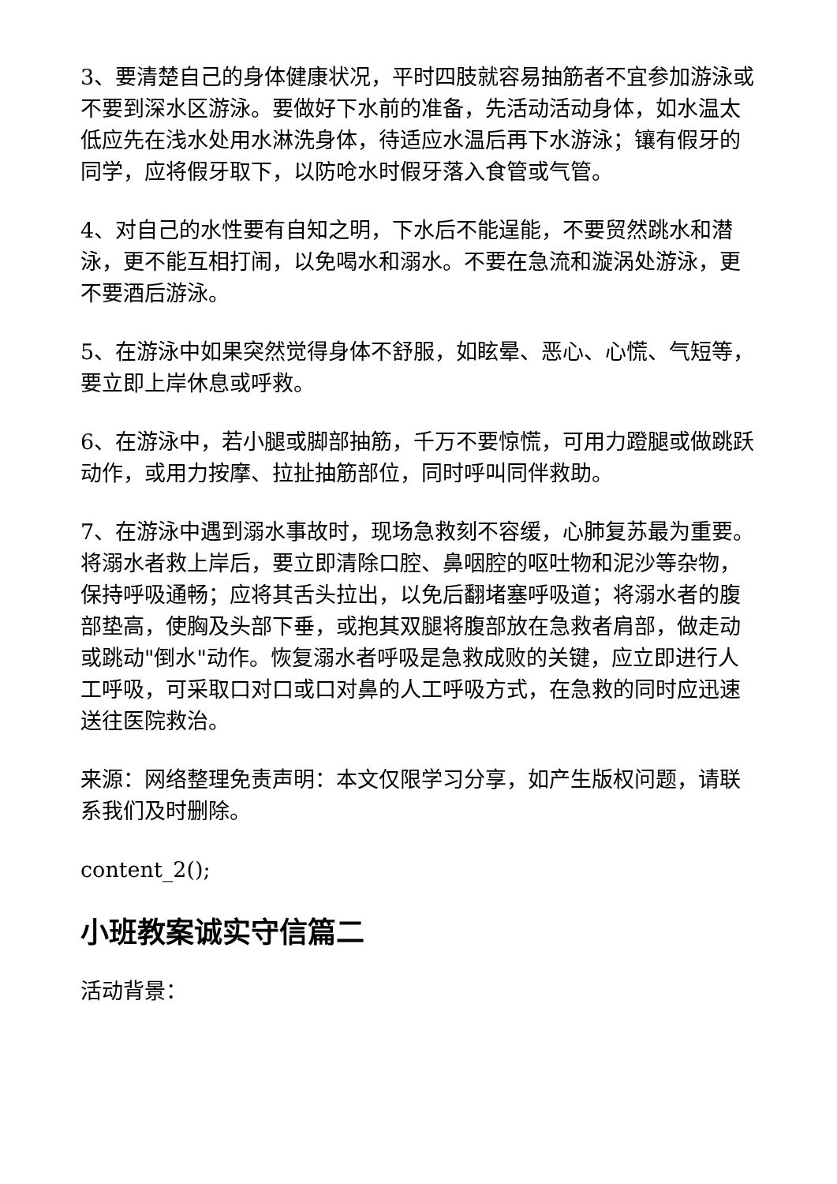3、要清楚自己的身体健康状况，平时四肢就容易抽筋者不宜参加游泳或不要到深水区游泳。要做好下水前的准备，先活动活动身体，如水温太低应先在浅水处用水淋洗身体，待适应水温后再下水游泳；镶有假牙的同学，应将假牙取下，以防呛水时假牙落入食管或气管。
4、对自己的水性要有自知之明，下水后不能逞能，不要贸然跳水和潜泳，更不能互相打闹，以免喝水和溺水。不要在急流和漩涡处游泳，更不要酒后游泳。
5、在游泳中如果突然觉得身体不舒服，如眩晕、恶心、心慌、气短等，要立即上岸休息或呼救。
6、在游泳中，若小腿或脚部抽筋，千万不要惊慌，可用力蹬腿或做跳跃动作，或用力按摩、拉扯抽筋部位，同时呼叫同伴救助。
7、在游泳中遇到溺水事故时，现场急救刻不容缓，心肺复苏最为重要。将溺水者救上岸后，要立即清除口腔、鼻咽腔的呕吐物和泥沙等杂物，保持呼吸通畅；应将其舌头拉出，以免后翻堵塞呼吸道；将溺水者的腹部垫高，使胸及头部下垂，或抱其双腿将腹部放在急救者肩部，做走动或跳动"倒水"动作。恢复溺水者呼吸是急救成败的关键，应立即进行人工呼吸，可采取口对口或口对鼻的人工呼吸方式，在急救的同时应迅速送往医院救治。
来源：网络整理免责声明：本文仅限学习分享，如产生版权问题，请联系我们及时删除。
content_2();
小班教案诚实守信篇二
活动背景：